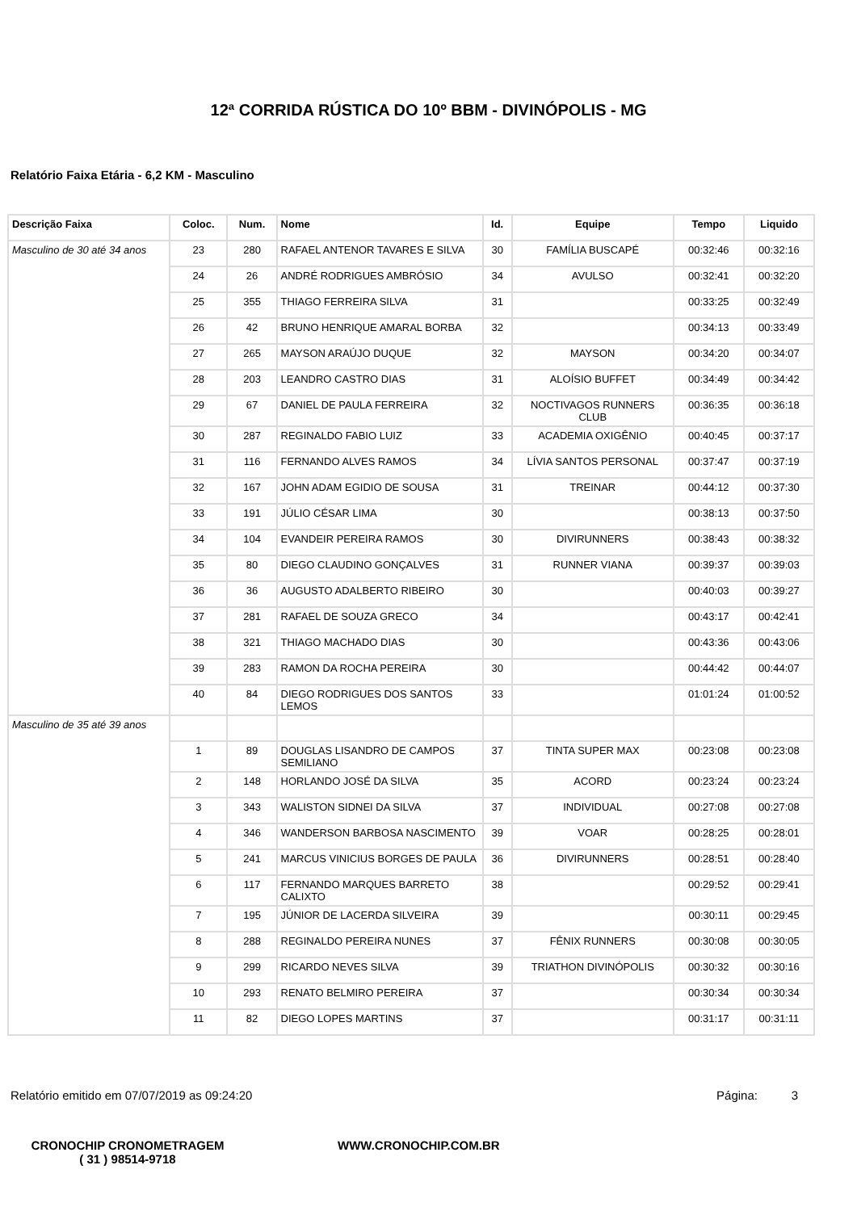12ª CORRIDA RÚSTICA DO 10º BBM - DIVINÓPOLIS - MG
Relatório Faixa Etária - 6,2 KM - Masculino
| Descrição Faixa | Coloc. | Num. | Nome | Id. | Equipe | Tempo | Liquido |
| --- | --- | --- | --- | --- | --- | --- | --- |
| Masculino de 30 até 34 anos | 23 | 280 | RAFAEL ANTENOR TAVARES E SILVA | 30 | FAMÍLIA BUSCAPÉ | 00:32:46 | 00:32:16 |
| | 24 | 26 | ANDRÉ RODRIGUES AMBRÓSIO | 34 | AVULSO | 00:32:41 | 00:32:20 |
| | 25 | 355 | THIAGO FERREIRA SILVA | 31 | | 00:33:25 | 00:32:49 |
| | 26 | 42 | BRUNO HENRIQUE AMARAL BORBA | 32 | | 00:34:13 | 00:33:49 |
| | 27 | 265 | MAYSON ARAÚJO DUQUE | 32 | MAYSON | 00:34:20 | 00:34:07 |
| | 28 | 203 | LEANDRO CASTRO DIAS | 31 | ALOÍSIO BUFFET | 00:34:49 | 00:34:42 |
| | 29 | 67 | DANIEL DE PAULA FERREIRA | 32 | NOCTIVAGOS RUNNERS CLUB | 00:36:35 | 00:36:18 |
| | 30 | 287 | REGINALDO FABIO LUIZ | 33 | ACADEMIA OXIGÊNIO | 00:40:45 | 00:37:17 |
| | 31 | 116 | FERNANDO ALVES RAMOS | 34 | LÍVIA SANTOS PERSONAL | 00:37:47 | 00:37:19 |
| | 32 | 167 | JOHN ADAM EGIDIO DE SOUSA | 31 | TREINAR | 00:44:12 | 00:37:30 |
| | 33 | 191 | JÚLIO CÉSAR LIMA | 30 | | 00:38:13 | 00:37:50 |
| | 34 | 104 | EVANDEIR PEREIRA RAMOS | 30 | DIVIRUNNERS | 00:38:43 | 00:38:32 |
| | 35 | 80 | DIEGO CLAUDINO GONÇALVES | 31 | RUNNER VIANA | 00:39:37 | 00:39:03 |
| | 36 | 36 | AUGUSTO ADALBERTO RIBEIRO | 30 | | 00:40:03 | 00:39:27 |
| | 37 | 281 | RAFAEL DE SOUZA GRECO | 34 | | 00:43:17 | 00:42:41 |
| | 38 | 321 | THIAGO MACHADO DIAS | 30 | | 00:43:36 | 00:43:06 |
| | 39 | 283 | RAMON DA ROCHA PEREIRA | 30 | | 00:44:42 | 00:44:07 |
| | 40 | 84 | DIEGO RODRIGUES DOS SANTOS LEMOS | 33 | | 01:01:24 | 01:00:52 |
| Masculino de 35 até 39 anos | | | | | | | |
| | 1 | 89 | DOUGLAS LISANDRO DE CAMPOS SEMILIANO | 37 | TINTA SUPER MAX | 00:23:08 | 00:23:08 |
| | 2 | 148 | HORLANDO JOSÉ DA SILVA | 35 | ACORD | 00:23:24 | 00:23:24 |
| | 3 | 343 | WALISTON SIDNEI DA SILVA | 37 | INDIVIDUAL | 00:27:08 | 00:27:08 |
| | 4 | 346 | WANDERSON BARBOSA NASCIMENTO | 39 | VOAR | 00:28:25 | 00:28:01 |
| | 5 | 241 | MARCUS VINICIUS BORGES DE PAULA | 36 | DIVIRUNNERS | 00:28:51 | 00:28:40 |
| | 6 | 117 | FERNANDO MARQUES BARRETO CALIXTO | 38 | | 00:29:52 | 00:29:41 |
| | 7 | 195 | JÚNIOR DE LACERDA SILVEIRA | 39 | | 00:30:11 | 00:29:45 |
| | 8 | 288 | REGINALDO PEREIRA NUNES | 37 | FÊNIX RUNNERS | 00:30:08 | 00:30:05 |
| | 9 | 299 | RICARDO NEVES SILVA | 39 | TRIATHON DIVINÓPOLIS | 00:30:32 | 00:30:16 |
| | 10 | 293 | RENATO BELMIRO PEREIRA | 37 | | 00:30:34 | 00:30:34 |
| | 11 | 82 | DIEGO LOPES MARTINS | 37 | | 00:31:17 | 00:31:11 |
Relatório emitido em 07/07/2019 as 09:24:20 Página: 3
CRONOCHIP CRONOMETRAGEM
( 31 ) 98514-9718
WWW.CRONOCHIP.COM.BR